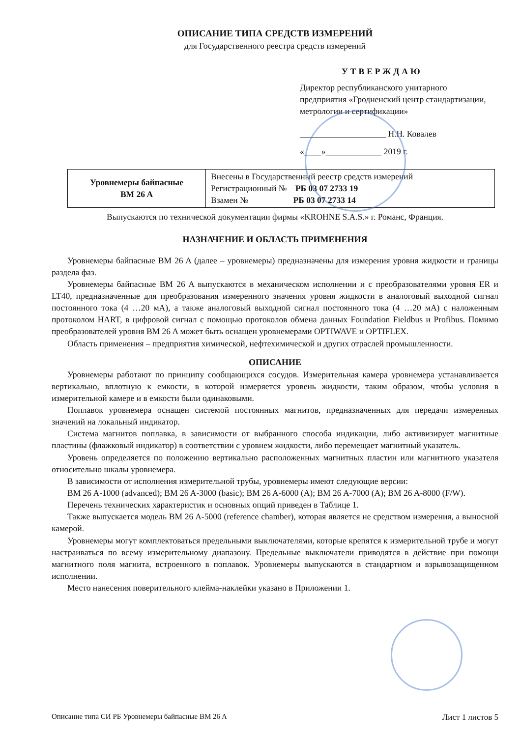ОПИСАНИЕ ТИПА СРЕДСТВ ИЗМЕРЕНИЙ
для Государственного реестра средств измерений
УТВЕРЖДАЮ
Директор республиканского унитарного предприятия «Гродненский центр стандартизации, метрологии и сертификации»
____________________ Н.Н. Ковалев
«____»_____________ 2019 г.
| Уровнемеры байпасные BM 26 A | Внесены в Государственный реестр средств измерений Регистрационный № РБ 03 07 2733 19 Взамен № РБ 03 07 2733 14 |
Выпускаются по технической документации фирмы «KROHNE S.A.S.» г. Романс, Франция.
НАЗНАЧЕНИЕ И ОБЛАСТЬ ПРИМЕНЕНИЯ
Уровнемеры байпасные BM 26 A (далее – уровнемеры) предназначены для измерения уровня жидкости и границы раздела фаз.
Уровнемеры байпасные BM 26 A выпускаются в механическом исполнении и с преобразователями уровня ER и LT40, предназначенные для преобразования измеренного значения уровня жидкости в аналоговый выходной сигнал постоянного тока (4 …20 мА), а также аналоговый выходной сигнал постоянного тока (4 …20 мА) с наложенным протоколом HART, в цифровой сигнал с помощью протоколов обмена данных Foundation Fieldbus и Profibus. Помимо преобразователей уровня BM 26 A может быть оснащен уровнемерами OPTIWAVE и OPTIFLEX.
Область применения – предприятия химической, нефтехимической и других отраслей промышленности.
ОПИСАНИЕ
Уровнемеры работают по принципу сообщающихся сосудов. Измерительная камера уровнемера устанавливается вертикально, вплотную к емкости, в которой измеряется уровень жидкости, таким образом, чтобы условия в измерительной камере и в емкости были одинаковыми.
Поплавок уровнемера оснащен системой постоянных магнитов, предназначенных для передачи измеренных значений на локальный индикатор.
Система магнитов поплавка, в зависимости от выбранного способа индикации, либо активизирует магнитные пластины (флажковый индикатор) в соответствии с уровнем жидкости, либо перемещает магнитный указатель.
Уровень определяется по положению вертикально расположенных магнитных пластин или магнитного указателя относительно шкалы уровнемера.
В зависимости от исполнения измерительной трубы, уровнемеры имеют следующие версии:
BM 26 A-1000 (advanced); BM 26 A-3000 (basic); BM 26 A-6000 (A); BM 26 A-7000 (A); BM 26 A-8000 (F/W).
Перечень технических характеристик и основных опций приведен в Таблице 1.
Также выпускается модель BM 26 A-5000 (reference chamber), которая является не средством измерения, а выносной камерой.
Уровнемеры могут комплектоваться предельными выключателями, которые крепятся к измерительной трубе и могут настраиваться по всему измерительному диапазону. Предельные выключатели приводятся в действие при помощи магнитного поля магнита, встроенного в поплавок. Уровнемеры выпускаются в стандартном и взрывозащищенном исполнении.
Место нанесения поверительного клейма-наклейки указано в Приложении 1.
Описание типа СИ РБ Уровнемеры байпасные BM 26 A Лист 1 листов 5